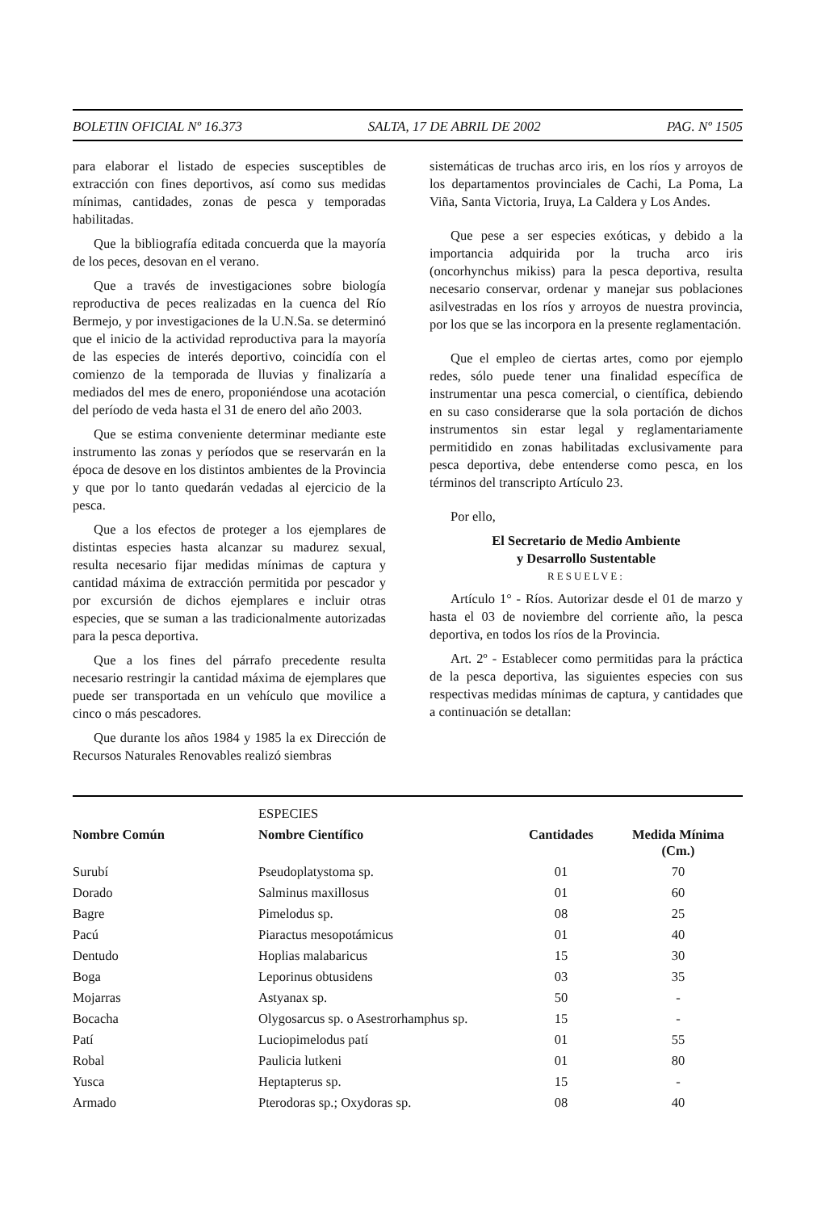BOLETIN OFICIAL Nº 16.373 SALTA, 17 DE ABRIL DE 2002 PAG. Nº 1505
para elaborar el listado de especies susceptibles de extracción con fines deportivos, así como sus medidas mínimas, cantidades, zonas de pesca y temporadas habilitadas.
Que la bibliografía editada concuerda que la mayoría de los peces, desovan en el verano.
Que a través de investigaciones sobre biología reproductiva de peces realizadas en la cuenca del Río Bermejo, y por investigaciones de la U.N.Sa. se determinó que el inicio de la actividad reproductiva para la mayoría de las especies de interés deportivo, coincidía con el comienzo de la temporada de lluvias y finalizaría a mediados del mes de enero, proponiéndose una acotación del período de veda hasta el 31 de enero del año 2003.
Que se estima conveniente determinar mediante este instrumento las zonas y períodos que se reservarán en la época de desove en los distintos ambientes de la Provincia y que por lo tanto quedarán vedadas al ejercicio de la pesca.
Que a los efectos de proteger a los ejemplares de distintas especies hasta alcanzar su madurez sexual, resulta necesario fijar medidas mínimas de captura y cantidad máxima de extracción permitida por pescador y por excursión de dichos ejemplares e incluir otras especies, que se suman a las tradicionalmente autorizadas para la pesca deportiva.
Que a los fines del párrafo precedente resulta necesario restringir la cantidad máxima de ejemplares que puede ser transportada en un vehículo que movilice a cinco o más pescadores.
Que durante los años 1984 y 1985 la ex Dirección de Recursos Naturales Renovables realizó siembras
sistemáticas de truchas arco iris, en los ríos y arroyos de los departamentos provinciales de Cachi, La Poma, La Viña, Santa Victoria, Iruya, La Caldera y Los Andes.
Que pese a ser especies exóticas, y debido a la importancia adquirida por la trucha arco iris (oncorhynchus mikiss) para la pesca deportiva, resulta necesario conservar, ordenar y manejar sus poblaciones asilvestradas en los ríos y arroyos de nuestra provincia, por los que se las incorpora en la presente reglamentación.
Que el empleo de ciertas artes, como por ejemplo redes, sólo puede tener una finalidad específica de instrumentar una pesca comercial, o científica, debiendo en su caso considerarse que la sola portación de dichos instrumentos sin estar legal y reglamentariamente permitidido en zonas habilitadas exclusivamente para pesca deportiva, debe entenderse como pesca, en los términos del transcripto Artículo 23.
Por ello,
El Secretario de Medio Ambiente
y Desarrollo Sustentable
RESUELVE:
Artículo 1° - Ríos. Autorizar desde el 01 de marzo y hasta el 03 de noviembre del corriente año, la pesca deportiva, en todos los ríos de la Provincia.
Art. 2º - Establecer como permitidas para la práctica de la pesca deportiva, las siguientes especies con sus respectivas medidas mínimas de captura, y cantidades que a continuación se detallan:
| | ESPECIES | | |
| Nombre Común | Nombre Científico | Cantidades | Medida Mínima (Cm.) |
| Surubí | Pseudoplatystoma sp. | 01 | 70 |
| Dorado | Salminus maxillosus | 01 | 60 |
| Bagre | Pimelodus sp. | 08 | 25 |
| Pacú | Piaractus mesopotámicus | 01 | 40 |
| Dentudo | Hoplias malabaricus | 15 | 30 |
| Boga | Leporinus obtusidens | 03 | 35 |
| Mojarras | Astyanax sp. | 50 | - |
| Bocacha | Olygosarcus sp. o Asestrorhamphus sp. | 15 | - |
| Patí | Luciopimelodus patí | 01 | 55 |
| Robal | Paulicia lutkeni | 01 | 80 |
| Yusca | Heptapterus sp. | 15 | - |
| Armado | Pterodoras sp.; Oxydoras sp. | 08 | 40 |